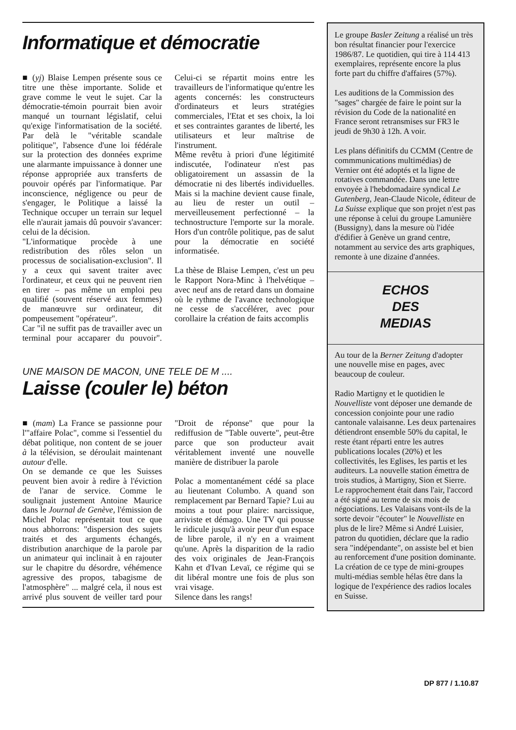Informatique et démocratie
■ (yj) Blaise Lempen présente sous ce titre une thèse importante. Solide et grave comme le veut le sujet. Car la démocratie-témoin pourrait bien avoir manqué un tournant législatif, celui qu'exige l'informatisation de la société. Par delà le "véritable scandale politique", l'absence d'une loi fédérale sur la protection des données exprime une alarmante impuissance à donner une réponse appropriée aux transferts de pouvoir opérés par l'informatique. Par inconscience, négligence ou peur de s'engager, le Politique a laissé la Technique occuper un terrain sur lequel elle n'aurait jamais dû pouvoir s'avancer: celui de la décision.
"L'informatique procède à une redistribution des rôles selon un processus de socialisation-exclusion". Il y a ceux qui savent traiter avec l'ordinateur, et ceux qui ne peuvent rien en tirer – pas même un emploi peu qualifié (souvent réservé aux femmes) de manœuvre sur ordinateur, dit pompeusement "opérateur".
Car "il ne suffit pas de travailler avec un terminal pour accaparer du pouvoir". Celui-ci se répartit moins entre les travailleurs de l'informatique qu'entre les agents concernés: les constructeurs d'ordinateurs et leurs stratégies commerciales, l'Etat et ses choix, la loi et ses contraintes garantes de liberté, les utilisateurs et leur maîtrise de l'instrument.
Même revêtu à priori d'une légitimité indiscutée, l'odinateur n'est pas obligatoirement un assassin de la démocratie ni des libertés individuelles. Mais si la machine devient cause finale, au lieu de rester un outil – merveilleusement perfectionné – la technostructure l'emporte sur la morale. Hors d'un contrôle politique, pas de salut pour la démocratie en société informatisée.
La thèse de Blaise Lempen, c'est un peu le Rapport Nora-Minc à l'helvétique – avec neuf ans de retard dans un domaine où le rythme de l'avance technologique ne cesse de s'accélérer, avec pour corollaire la création de faits accomplis
UNE MAISON DE MACON, UNE TELE DE M ....
Laisse (couler le) béton
■ (mam) La France se passionne pour l'"affaire Polac", comme si l'essentiel du débat politique, non content de se jouer à la télévision, se déroulait maintenant autour d'elle.
On se demande ce que les Suisses peuvent bien avoir à redire à l'éviction de l'anar de service. Comme le soulignait justement Antoine Maurice dans le Journal de Genève, l'émission de Michel Polac représentait tout ce que nous abhorrons: "dispersion des sujets traités et des arguments échangés, distribution anarchique de la parole par un animateur qui inclinait à en rajouter sur le chapitre du désordre, véhémence agressive des propos, tabagisme de l'atmosphère" ... malgré cela, il nous est arrivé plus souvent de veiller tard pour "Droit de réponse" que pour la rediffusion de "Table ouverte", peut-être parce que son producteur avait véritablement inventé une nouvelle manière de distribuer la parole
Polac a momentanément cédé sa place au lieutenant Columbo. A quand son remplacement par Bernard Tapie? Lui au moins a tout pour plaire: narcissique, arriviste et démago. Une TV qui pousse le ridicule jusqu'à avoir peur d'un espace de libre parole, il n'y en a vraiment qu'une. Après la disparition de la radio des voix originales de Jean-François Kahn et d'Ivan Levaï, ce régime qui se dit libéral montre une fois de plus son vrai visage.
Silence dans les rangs!
Le groupe Basler Zeitung a réalisé un très bon résultat financier pour l'exercice 1986/87. Le quotidien, qui tire à 114 413 exemplaires, représente encore la plus forte part du chiffre d'affaires (57%).
Les auditions de la Commission des "sages" chargée de faire le point sur la révision du Code de la nationalité en France seront retransmises sur FR3 le jeudi de 9h30 à 12h. A voir.
Les plans définitifs du CCMM (Centre de commmunications multimédias) de Vernier ont été adoptés et la ligne de rotatives commandée. Dans une lettre envoyée à l'hebdomadaire syndical Le Gutenberg, Jean-Claude Nicole, éditeur de La Suisse explique que son projet n'est pas une réponse à celui du groupe Lamunière (Bussigny), dans la mesure où l'idée d'édifier à Genève un grand centre, notamment au service des arts graphiques, remonte à une dizaine d'années.
ECHOS
DES
MEDIAS
Au tour de la Berner Zeitung d'adopter une nouvelle mise en pages, avec beaucoup de couleur.
Radio Martigny et le quotidien le Nouvelliste vont déposer une demande de concession conjointe pour une radio cantonale valaisanne. Les deux partenaires détiendront ensemble 50% du capital, le reste étant réparti entre les autres publications locales (20%) et les collectivités, les Eglises, les partis et les auditeurs. La nouvelle station émettra de trois studios, à Martigny, Sion et Sierre. Le rapprochement était dans l'air, l'accord a été signé au terme de six mois de négociations. Les Valaisans vont-ils de la sorte devoir "écouter" le Nouvelliste en plus de le lire? Même si André Luisier, patron du quotidien, déclare que la radio sera "indépendante", on assiste bel et bien au renforcement d'une position dominante. La création de ce type de mini-groupes multi-médias semble hélas être dans la logique de l'expérience des radios locales en Suisse.
DP 877 / 1.10.87